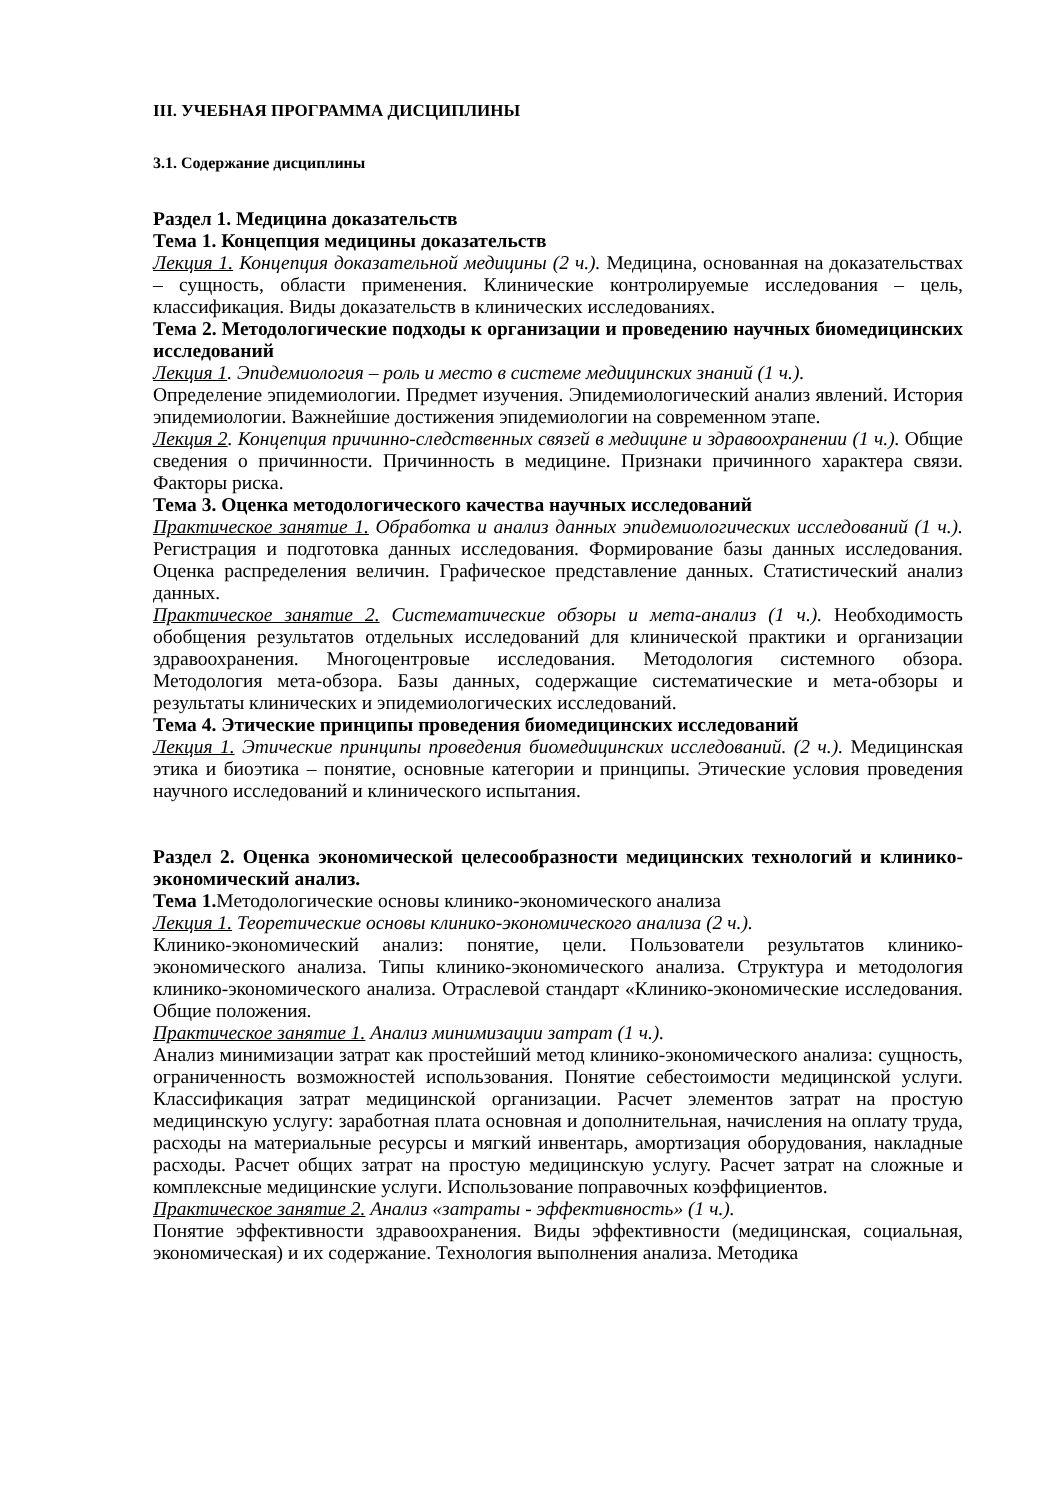III. УЧЕБНАЯ ПРОГРАММА ДИСЦИПЛИНЫ
3.1. Содержание дисциплины
Раздел 1. Медицина доказательств
Тема 1. Концепция медицины доказательств
Лекция 1. Концепция доказательной медицины (2 ч.). Медицина, основанная на доказательствах – сущность, области применения. Клинические контролируемые исследования – цель, классификация. Виды доказательств в клинических исследованиях.
Тема 2. Методологические подходы к организации и проведению научных биомедицинских исследований
Лекция 1. Эпидемиология – роль и место в системе медицинских знаний (1 ч.).
Определение эпидемиологии. Предмет изучения. Эпидемиологический анализ явлений. История эпидемиологии. Важнейшие достижения эпидемиологии на современном этапе.
Лекция 2. Концепция причинно-следственных связей в медицине и здравоохранении (1 ч.). Общие сведения о причинности. Причинность в медицине. Признаки причинного характера связи. Факторы риска.
Тема 3. Оценка методологического качества научных исследований
Практическое занятие 1. Обработка и анализ данных эпидемиологических исследований (1 ч.). Регистрация и подготовка данных исследования. Формирование базы данных исследования. Оценка распределения величин. Графическое представление данных. Статистический анализ данных.
Практическое занятие 2. Систематические обзоры и мета-анализ (1 ч.). Необходимость обобщения результатов отдельных исследований для клинической практики и организации здравоохранения. Многоцентровые исследования. Методология системного обзора. Методология мета-обзора. Базы данных, содержащие систематические и мета-обзоры и результаты клинических и эпидемиологических исследований.
Тема 4. Этические принципы проведения биомедицинских исследований
Лекция 1. Этические принципы проведения биомедицинских исследований. (2 ч.). Медицинская этика и биоэтика – понятие, основные категории и принципы. Этические условия проведения научного исследований и клинического испытания.
Раздел 2. Оценка экономической целесообразности медицинских технологий и клинико-экономический анализ.
Тема 1. Методологические основы клинико-экономического анализа
Лекция 1. Теоретические основы клинико-экономического анализа (2 ч.).
Клинико-экономический анализ: понятие, цели. Пользователи результатов клинико-экономического анализа. Типы клинико-экономического анализа. Структура и методология клинико-экономического анализа. Отраслевой стандарт «Клинико-экономические исследования. Общие положения.
Практическое занятие 1. Анализ минимизации затрат (1 ч.).
Анализ минимизации затрат как простейший метод клинико-экономического анализа: сущность, ограниченность возможностей использования. Понятие себестоимости медицинской услуги. Классификация затрат медицинской организации. Расчет элементов затрат на простую медицинскую услугу: заработная плата основная и дополнительная, начисления на оплату труда, расходы на материальные ресурсы и мягкий инвентарь, амортизация оборудования, накладные расходы. Расчет общих затрат на простую медицинскую услугу. Расчет затрат на сложные и комплексные медицинские услуги. Использование поправочных коэффициентов.
Практическое занятие 2. Анализ «затраты - эффективность» (1 ч.).
Понятие эффективности здравоохранения. Виды эффективности (медицинская, социальная, экономическая) и их содержание. Технология выполнения анализа. Методика